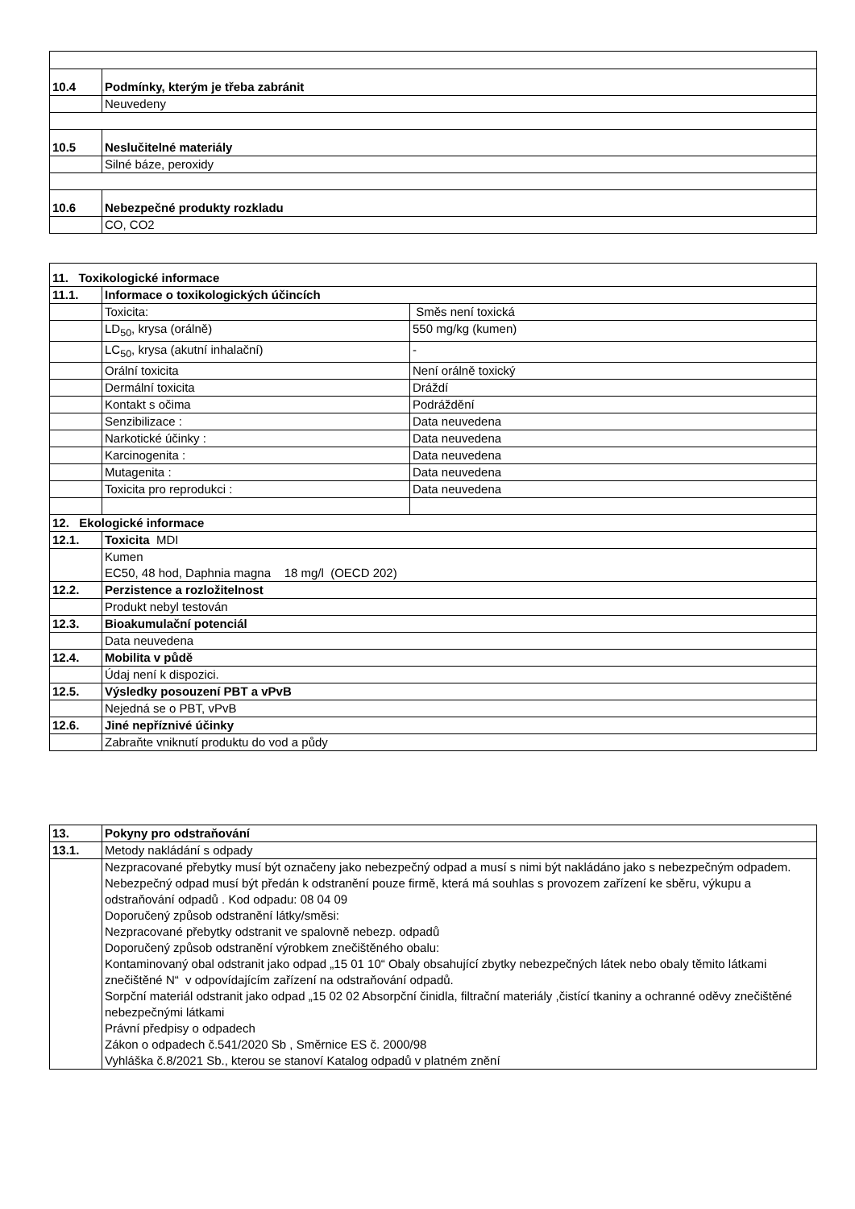| 10.4 | Podmínky, kterým je třeba zabránit |
| | Neuvedeny |
| 10.5 | Neslučitelné materiály |
| | Silné báze, peroxidy |
| 10.6 | Nebezpečné produkty rozkladu |
| | CO, CO2 |
| 11. Toxikologické informace | | |
| 11.1. | Informace o toxikologických účincích | |
| | Toxicita: | Směs není toxická |
| | LD<sub>50</sub>, krysa (orálně) | 550 mg/kg (kumen) |
| | LC<sub>50</sub>, krysa (akutní inhalační) | - |
| | Orální toxicita | Není orálně toxický |
| | Dermální toxicita | Dráždí |
| | Kontakt s očima | Podráždění |
| | Senzibilizace : | Data neuvedena |
| | Narkotické účinky : | Data neuvedena |
| | Karcinogenita : | Data neuvedena |
| | Mutagenita : | Data neuvedena |
| | Toxicita pro reprodukci : | Data neuvedena |
| 12. Ekologické informace | | |
| 12.1. | Toxicita MDI | |
| | Kumen EC50, 48 hod, Daphnia magna 18 mg/l (OECD 202) | |
| 12.2. | Perzistence a rozložitelnost | |
| | Produkt nebyl testován | |
| 12.3. | Bioakumulační potenciál | |
| | Data neuvedena | |
| 12.4. | Mobilita v půdě | |
| | Údaj není k dispozici. | |
| 12.5. | Výsledky posouzení PBT a vPvB | |
| | Nejedná se o PBT, vPvB | |
| 12.6. | Jiné nepříznivé účinky | |
| | Zabraňte vniknutí produktu do vod a půdy | |
| 13. | Pokyny pro odstraňování |
| 13.1. | Metody nakládání s odpady |
| | Nezpracované přebytky musí být označeny jako nebezpečný odpad a musí s nimi být nakládáno jako s nebezpečným odpadem. Nebezpečný odpad musí být předán k odstranění pouze firmě, která má souhlas s provozem zařízení ke sběru, výkupu a odstraňování odpadů . Kod odpadu: 08 04 09 Doporučený způsob odstranění látky/směsi: Nezpracované přebytky odstranit ve spalovně nebezp. odpadů Doporučený způsob odstranění výrobkem znečištěného obalu: Kontaminovaný obal odstranit jako odpad „15 01 10“ Obaly obsahující zbytky nebezpečných látek nebo obaly těmito látkami znečištěné N“ v odpovídajícím zařízení na odstraňování odpadů. Sorpční materiál odstranit jako odpad „15 02 02 Absorpční činidla, filtrační materiály ,čistící tkaniny a ochranné oděvy znečištěné nebezpečnými látkami Právní předpisy o odpadech Zákon o odpadech č.541/2020 Sb , Směrnice ES č. 2000/98 Vyhláška č.8/2021 Sb., kterou se stanoví Katalog odpadů v platném znění |